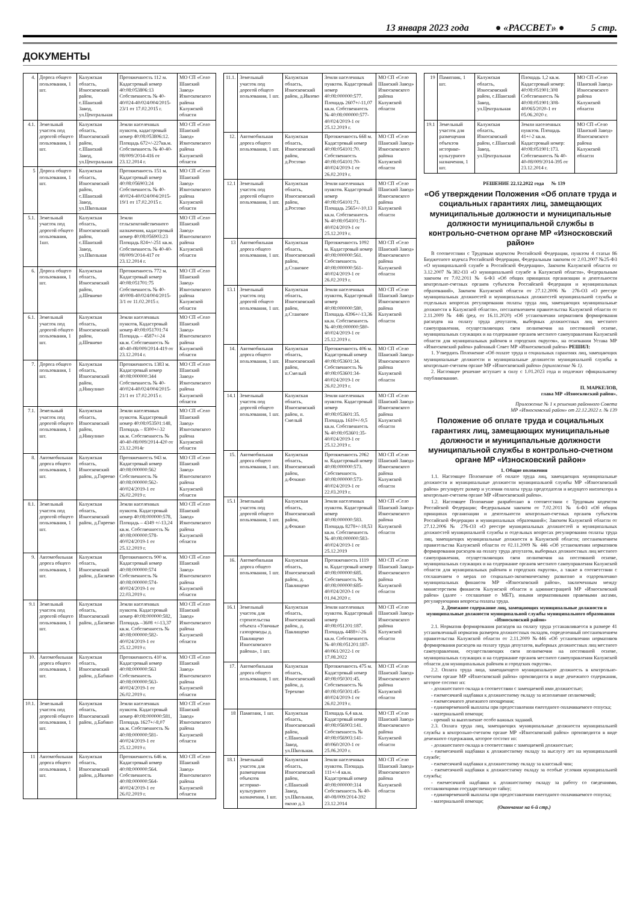13 января 2023 года ● «РАССВЕТ» ● 5 стр.
ДОКУМЕНТЫ
| 4. | Дорога общего пользования, 1 шт. | Калужская область, Износковский район, с.Шанский Завод, ул.Центральная | Протяженность 112 м. Кадастровый номер 40:08:053806:13 Собственность № 40-40/024-40/024/004/2015-23/1 от 17.02.2015 г. | МО СП «Село Шанский Завод» Износковского района Калужской области |
| 4.1. | Земельный участок под дорогой общего пользования, 1 шт. | Калужская область, Износковский район, с.Шанский Завод, ул.Центральная | Земли населенных пунктов, кадастровый номер 40:08:053806:12. Площадь 672+/-227кв.м. Собственность № 40-40-08/009/2014-416 от 23.12.2014 г. | МО СП «Село Шанский Завод» Износковского района Калужской области |
| 5 | Дорога общего пользования, 1 шт. | Калужская область, Износковский район, с.Шанский Завод, ул.Школьная | Протяженность 151 м. Кадастровый номер 40:08:056903:24 Собственность № 40-40/024-40/024/004/2015-19/1 от 17.02.2015 г. | МО СП «Село Шанский Завод» Износковского района Калужской области |
| 5.1. | Земельный участок под дорогой общего пользования, 1шт. | Калужская область, Износковский район, с.Шанский Завод, ул.Школьная | Земли сельскохозяйственного назначения, кадастровый номер 40:08:056903:23 Площадь 824+/-251 кв.м. Собственность № 40-40-08/009/2014-417 от 23.12.2014 г. | МО СП «Село Шанский Завод» Износковского района Калужской области |
| 6. | Дорога общего пользования, 1 шт. | Калужская область, Износковский район, д.Шевнево | Протяженность 772 м. Кадастровый номер 40:08:051701:75 Собственность № 40-40/008-40/024/004/2015-3/1 от 11.02.2015 г. | МО СП «Село Шанский Завод» Износковского района Калужской области |
| 6.1. | Земельный участок под дорогой общего пользования, 1 шт. | Калужская область, Износковский район, д.Шевнево | Земли населенных пунктов, Кадастровый номер 40:08:051701:74 Площадь – 4587+/-24 кв.м. Собственность № 40-40-08/009/2014-419 от 23.12.2014 г. | МО СП «Село Шанский Завод» Износковского района Калужской области |
| 7. | Дорога общего пользования, 1 шт. | Калужская область, Износковский район, д.Никулино | Протяженность 1383 м. Кадастровый номер 40:08:000000:344 Собственность № 40-40/024-40/024/004/2015-21/1 от 17.02.2015 г. | МО СП «Село Шанский Завод» Износковского района Калужской области |
| 7.1. | Земельный участок под дорогой общего пользования, 1 шт. | Калужская область, Износковский район, д.Никулино | Земли населенных пунктов. Кадастровый номер 40:08:053501:148, Площадь – 8300+/-32 кв.м. Собственность № 40-40-08/009/2014-420 от 23.12.2014г | МО СП «Село Шанский Завод» Износковского района Калужской области |
| 8. | Автомобильная дорога общего пользования, 1 шт. | Калужская область, Износковский район, д.Гиреево | Протяженность 943 м. Кадастровый номер 40:08:000000:562 Собственность № 40:08:000000:562-40/024/2019-1 от 26.02.2019 г. | МО СП «Село Шанский Завод» Износковского района Калужской области |
| 8.1. | Земельный участок под дорогой общего пользования, 1 шт. | Калужская область, Износковский район, д.Гиреево | Земли населенных пунктов. Кадастровый номер 40:08:000000:578, Площадь – 4349 +/-13,24 кв.м. Собственность № 40:08:000000:578-40/024/2019-1 от 25.12.2019 г. | МО СП «Село Шанский Завод» Износковского района Калужской области |
| 9. | Автомобильная дорога общего пользования, 1 шт. | Калужская область, Износковский район, д.Бизяево | Протяженность 900 м. Кадастровый номер 40:08:000000:574 Собственность № 40:08:000000:574-40/024/2019-1 от 22.03.2019 г. | МО СП «Село Шанский Завод» Износковского района Калужской области |
| 9.1 | Земельный участок под дорогой общего пользования, 1 шт. | Калужская область, Износковский район, д.Бизяево | Земли населенных пунктов. Кадастровый номер 40:08:000000:582, Площадь –3608 +/-13,37 кв.м. Собственность № 40:08:000000:582-40/024/2019-1 от 25.12.2019 г. | МО СП «Село Шанский Завод» Износковского района Калужской области |
| 10. | Автомобильная дорога общего пользования, 1 шт. | Калужская область, Износковский район, д.Бабино | Протяженность 410 м. Кадастровый номер 40:08:000000:563 Собственность 40:08:000000:563-40/024/2019-1 от 26.02.2019 г. | МО СП «Село Шанский Завод» Износковского района Калужской области |
| 10.1. | Земельный участок под дорогой общего пользования, 1 шт. | Калужская область, Износковский район, д.Бабино | Земли населенных пунктов. Кадастровый номер 40:08:000000:581, Площадь 1627+/-8,07 кв.м. Собственность № 40:08:000000:581-40/024/2019-1 от 25.12.2019 г. | МО СП «Село Шанский Завод» Износковского района Калужской области |
| 11 | Автомобильная дорога общего пользования, 1 шт. | Калужская область, Износковский район, д.Ивлево | Протяженность 646 м. Кадастровый номер 40:08:000000:564. Собственность 40:08:000000:564-40/024/2019-1 от 26.02.2019 г. | МО СП «Село Шанский Завод» Износковского района Калужской области |
| 11.1. | Земельный участок под дорогой общего пользования, 1 шт. | Калужская область, Износковский район, д.Ивлево | Земли населенных пунктов. Кадастровый номер 40:08:000000:577. Площадь 2607+/-11,07 кв.м. Собственность № 40:08:000000:577-40/024/2019-1 от 25.12.2019 г. | МО СП «Село Шанский Завод» Износковского района Калужской области |
| 12. | Автомобильная дорога общего пользования, 1 шт. | Калужская область, Износковский район, д.Ростово | Протяженность 668 м. Кадастровый номер 40:08:054101:70. Собственность 40:08:054101:70-40/024/2019-1 от 26.02.2019 г. | МО СП «Село Шанский Завод» Износковского района Калужской области |
| 12.1 | Земельный участок под дорогой общего пользования, 1 шт. | Калужская область, Износковский район, д.Ростово | Земли населенных пунктов. Кадастровый номер 40:08:054101:71. Площадь 2565+/-10,13 кв.м. Собственность № 40:08:054101:71-40/024/2019-1 от 25.12.2019 г. | МО СП «Село Шанский Завод» Износковского района Калужской области |
| 13 | Автомобильная дорога общего пользования, 1 шт. | Калужская область, Износковский район, д.Становое | Протяженность 1092 м. Кадастровый номер 40:08:000000:561. Собственность 40:08:000000:561-40/024/2019-1 от 26.02.2019 г. | МО СП «Село Шанский Завод» Износковского района Калужской области |
| 13.1 | Земельный участок под дорогой общего пользования, 1 шт. | Калужская область, Износковский район, д.Становое | Земли населенных пунктов, Кадастровый номер 40:08:000000:580, Площадь 4396+/-13,36 кв.м. Собственность № 40:08:000000:580-40/024/2019-1 от 25.12.2019 г. | МО СП «Село Шанский Завод» Износковского района Калужской области |
| 14. | Автомобильная дорога общего пользования, 1 шт. | Калужская область, Износковский район, п.Смелый | Протяженность 406 м. Кадастровый номер 40:08:053601:34. Собственность № 40:08:053601:34-40/024/2019-1 от 26.02.2019 г. | МО СП «Село Шанский Завод» Износковского района Калужской области |
| 14.1 | Земельный участок под дорогой общего пользования, 1 шт. | Калужская область, Износковский район, п. Смелый | Земли населенных пунктов. Кадастровый номер 40:08:053601:35. Площадь 1610+/-9,5 кв.м. Собственность № 40:08:053601:35-40/024/2019-1 от 25.12.2019 г. | МО СП «Село Шанский Завод» Износковского района Калужской области |
| 15. | Автомобильная дорога общего пользования, 1 шт. | Калужская область, Износковский район, д.Фокино | Протяженность 2062 м. Кадастровый номер 40:08:000000:573. Собственность 40:08:000000:573-40/024/2019-1 от 22.03.2019 г. | МО СП «Село Шанский Завод» Износковского района Калужской области |
| 15.1 | Земельный участок под дорогой общего пользования, 1 шт. | Калужская область, Износковский район, д.Фокино | Земли населенных пунктов. Кадастровый номер 40:08:000000:583. Площадь 8278+/-18,53 кв.м. Собственность № 40:08:000000:583-40/024/2019-1 от 25.12.2019 | МО СП «Село Шанский Завод» Износковского района Калужской области |
| 16. | Автомобильная дорога общего пользования, 1 шт. | Калужская область, Износковский район, д. Павлищево | Протяженность 1119 м. Кадастровый номер 40:08:000000:685. Собственность № 40:08:000000:685-40/024/2020-1 от 01.04.2020 г. | МО СП «Село Шанский Завод» Износковского района Калужской области |
| 16.1 | Земельный участок для строительства объекта «Уличные газопроводы д. Павлищево Износковского района», 1 шт. | Калужская область, Износковский район, д. Павлищево | Земли населенных пунктов. Кадастровый номер 40:08:051201:187. Площадь 4488+/-26 кв.м. Собственность № 40:08:051201:187-40/061/2022-1 от 17.08.2022 | МО СП «Село Шанский Завод» Износковского района Калужской области |
| 17. | Автомобильная дорога общего пользования, 1 шт. | Калужская область, Износковский район, д. Терехово | Протяженность 475 м. Кадастровый номер 40:08:050301:45. Собственность № 40:08:050301:45-40/024/2019-1 от 26.02.2019 г. | МО СП «Село Шанский Завод» Износковского района Калужской области |
| 18 | Памятник, 1 шт. | Калужская область, Износковский район, с.Шанский Завод, ул.Школьная. | Площадь 6,4 кв.м. Кадастровый номер 40:08:056903:141. Собственность № 40:08:056903:141-40/060/2020-1 от 25.06.2020 г. | МО СП «Село Шанский Завод» Износковского района Калужской области |
| 18.1 | Земельный участок для размещения объектов историко-культурного назначения, 1 шт. | Калужская область, Износковский район, с.Шанский Завод, ул.Школьная, около д.3 | Земли населенных пунктов. Площадь 111+/-4 кв.м. Кадастровый номер 40:08:000000:314 Собственность № 40-40-08/009/2014-392 23.12.2014 | МО СП «Село Шанский Завод» Износковского района Калужской области |
| 19 | Памятник, 1 шт. | Калужская область, Износковский район, с.Шанский Завод, ул.Центральная | Площадь 1,2 кв.м. Кадастровый номер: 40:08:051901:308 Собственность № 40:08:051901:308-40/065/2020-1 от 05.06.2020 г. | МО СП «Село Шанский Завод» Износковского района Калужской области |
| 19.1 | Земельный участок для размещения объектов историко-культурного назначения, 1 шт. | Калужская область, Износковский район, с.Шанский Завод, ул.Центральная | Земли населенных пунктов. Площадь 41+/-2 кв.м. Кадастровый номер: 40:08:051901:173. Собственность № 40-40-08/009/2014-395 от 23.12.2014 г. | МО СП «Село Шанский Завод» Износковского района Калужской области |
РЕШЕНИЕ 22.12.2022 года № 139
«Об утверждении Положения «Об оплате труда и социальных гарантиях лиц, замещающих муниципальные должности и муниципальные должности муниципальной службы в контрольно-счетном органе МР «Износковский район»
В соответствии с Трудовым кодексом Российской Федерации, пунктом 4 статьи 86 Бюджетного кодекса Российской Федерации, Федеральным законом от 2.03.2007 №25-ФЗ «О муниципальной службе в Российской Федерации», Законом Калужской области от 3.12.2007 №382-ОЗ «О муниципальной службе в Калужской области», Федеральным законом от 7.02.2011 № 6-ФЗ «Об общих принципах организации и деятельности контрольно-счетных органов субъектов Российской Федерации и муниципальных образований», Законом Калужской области от 27.12.2006 № 276-ОЗ «О реестре муниципальных должностей и муниципальных должностей муниципальной службы и отдельных вопросах регулирования оплаты труда лиц, замещающих муниципальные должности в Калужской области», постановлением правительства Калужской области от 2.11.2009 № 446 (ред. от 16.11.2020) «Об установлении нормативов формирования расходов на оплату труда депутатов, выборных должностных лиц местного самоуправления, осуществляющих свои полномочия на постоянной основе, муниципальных служащих и на содержание органов местного самоуправления Калужской области для муниципальных районов и городских округов», на основании Устава МР «Износковский район» районный Совет МР «Износковский район» РЕШИЛ:
1. Утвердить Положение «Об оплате труда и социальных гарантиях лиц, замещающих муниципальные должности и муниципальные должности муниципальной службы в контрольно-счетном органе МР «Износковский район» (приложение № 1).
2. Настоящее решение вступает в силу с 1.01.2023 года и подлежит официальному опубликованию.
П. МАРКЕЛОВ,
глава МР «Износковский район».
Приложение № 1 к решению районного Совета
МР «Износковский район» от 22.12.2022 г. № 139
Положение об оплате труда и социальных гарантиях лиц, замещающих муниципальные должности и муниципальные должности муниципальной службы в контрольно-счетном органе МР «Износковский район»
1. Общие положения
1.1. Настоящее Положение об оплате труда лиц, замещающих муниципальные должности и муниципальные должности муниципальной службы МР «Износковский район» регулирует размер и условия оплаты труда председателя и ведущего инспектора в контрольно-счетном органе МР «Износковский район».
1.2. Настоящее Положение разработано в соответствии с Трудовым кодексом Российской Федерации; Федеральным законом от 7.02.2011 № 6-ФЗ «Об общих принципах организации и деятельности контрольно-счетных органов субъектов Российской Федерации и муниципальных образований»; Законом Калужской области от 27.12.2006 № 276-ОЗ «О реестре муниципальных должностей и муниципальных должностей муниципальной службы и отдельных вопросах регулирования оплаты труда лиц, замещающих муниципальные должности в Калужской области; постановлением правительства Калужской области от 02.11.2009 № 446 «Об установлении нормативов формирования расходов на оплату труда депутатов, выборных должностных лиц местного самоуправления, осуществляющих свои полномочия на постоянной основе, муниципальных служащих и на содержание органов местного самоуправления Калужской области для муниципальных районов и городских округов», а также в соответствии с соглашением о мерах по социально-экономическому развитию и оздоровлению муниципальных финансов МР «Износковский район», заключенным между министерством финансов Калужской области и администрацией МР «Износковский район» (далее - соглашение о МБТ), иными нормативными правовыми актами, регулирующими вопросы оплаты труда.
2. Денежное содержание лиц, замещающих муниципальные должности и муниципальные должности муниципальной службы муниципального образования «Износковский район»
2.1. Норматив формирования расходов на оплату труда устанавливается в размере 41 установленный норматив размеров должностных окладов, определенный постановлением правительства Калужской области от 2.11.2009 №446 «Об установлении нормативов формирования расходов на оплату труда депутатов, выборных должностных лиц местного самоуправления, осуществляющих свои полномочия на постоянной основе, муниципальных служащих и на содержание органов местного самоуправления Калужской области для муниципальных районов и городских округов».
2.2. Оплата труда лица, замещающего муниципальную должность в контрольно-счетном органе МР «Износковский район» производится в виде денежного содержания, которое состоит из:
- должностного оклада в соответствии с замещаемой ими должностью;
- ежемесячной надбавки к должностному окладу за исполнение полномочий;
- ежемесячного денежного поощрения;
- единовременной выплаты при предоставлении ежегодного оплачиваемого отпуска;
- материальной помощи;
- премий за выполнение особо важных заданий.
2.3. Оплата труда лиц, замещающих муниципальные должности муниципальной службы в контрольно-счетном органе МР «Износковский район» производится в виде денежного содержания, которое состоит из:
- должностного оклада в соответствии с замещаемой должностью;
- ежемесячной надбавки к должностному окладу за выслугу лет на муниципальной службе;
- ежемесячной надбавки к должностному окладу за классный чин;
- ежемесячной надбавки к должностному окладу за особые условия муниципальной службы;
- ежемесячной надбавки к должностному окладу за работу со сведениями, составляющими государственную тайну;
- единовременной выплаты при предоставлении ежегодного оплачиваемого отпуска;
- материальной помощи;
(Окончание на 6-й стр.)